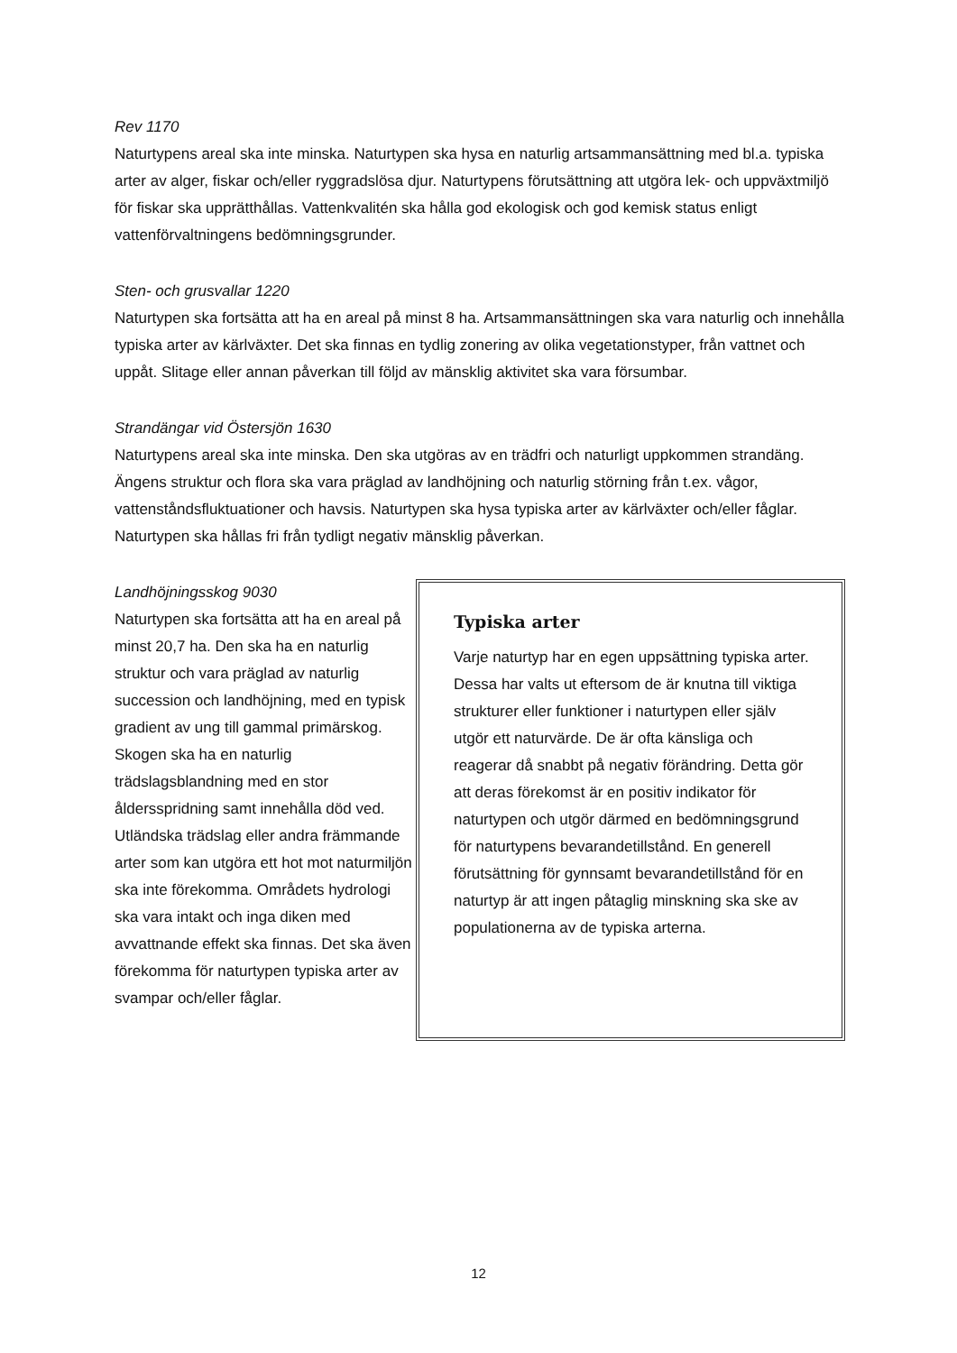Rev 1170
Naturtypens areal ska inte minska. Naturtypen ska hysa en naturlig artsammansättning med bl.a. typiska arter av alger, fiskar och/eller ryggradslösa djur. Naturtypens förutsättning att utgöra lek- och uppväxtmiljö för fiskar ska upprätthållas. Vattenkvalitén ska hålla god ekologisk och god kemisk status enligt vattenförvaltningens bedömningsgrunder.
Sten- och grusvallar 1220
Naturtypen ska fortsätta att ha en areal på minst 8 ha. Artsammansättningen ska vara naturlig och innehålla typiska arter av kärlväxter. Det ska finnas en tydlig zonering av olika vegetationstyper, från vattnet och uppåt. Slitage eller annan påverkan till följd av mänsklig aktivitet ska vara försumbar.
Strandängar vid Östersjön 1630
Naturtypens areal ska inte minska. Den ska utgöras av en trädfri och naturligt uppkommen strandäng. Ängens struktur och flora ska vara präglad av landhöjning och naturlig störning från t.ex. vågor, vattenståndsfluktuationer och havsis. Naturtypen ska hysa typiska arter av kärlväxter och/eller fåglar. Naturtypen ska hållas fri från tydligt negativ mänsklig påverkan.
Landhöjningsskog 9030
Naturtypen ska fortsätta att ha en areal på minst 20,7 ha. Den ska ha en naturlig struktur och vara präglad av naturlig succession och landhöjning, med en typisk gradient av ung till gammal primärskog. Skogen ska ha en naturlig trädslagsblandning med en stor åldersspridning samt innehålla död ved. Utländska trädslag eller andra främmande arter som kan utgöra ett hot mot naturmiljön ska inte förekomma. Områdets hydrologi ska vara intakt och inga diken med avvattnande effekt ska finnas. Det ska även förekomma för naturtypen typiska arter av svampar och/eller fåglar.
Typiska arter
Varje naturtyp har en egen uppsättning typiska arter. Dessa har valts ut eftersom de är knutna till viktiga strukturer eller funktioner i naturtypen eller själv utgör ett naturvärde. De är ofta känsliga och reagerar då snabbt på negativ förändring. Detta gör att deras förekomst är en positiv indikator för naturtypen och utgör därmed en bedömningsgrund för naturtypens bevarandetillstånd. En generell förutsättning för gynnsamt bevarandetillstånd för en naturtyp är att ingen påtaglig minskning ska ske av populationerna av de typiska arterna.
12